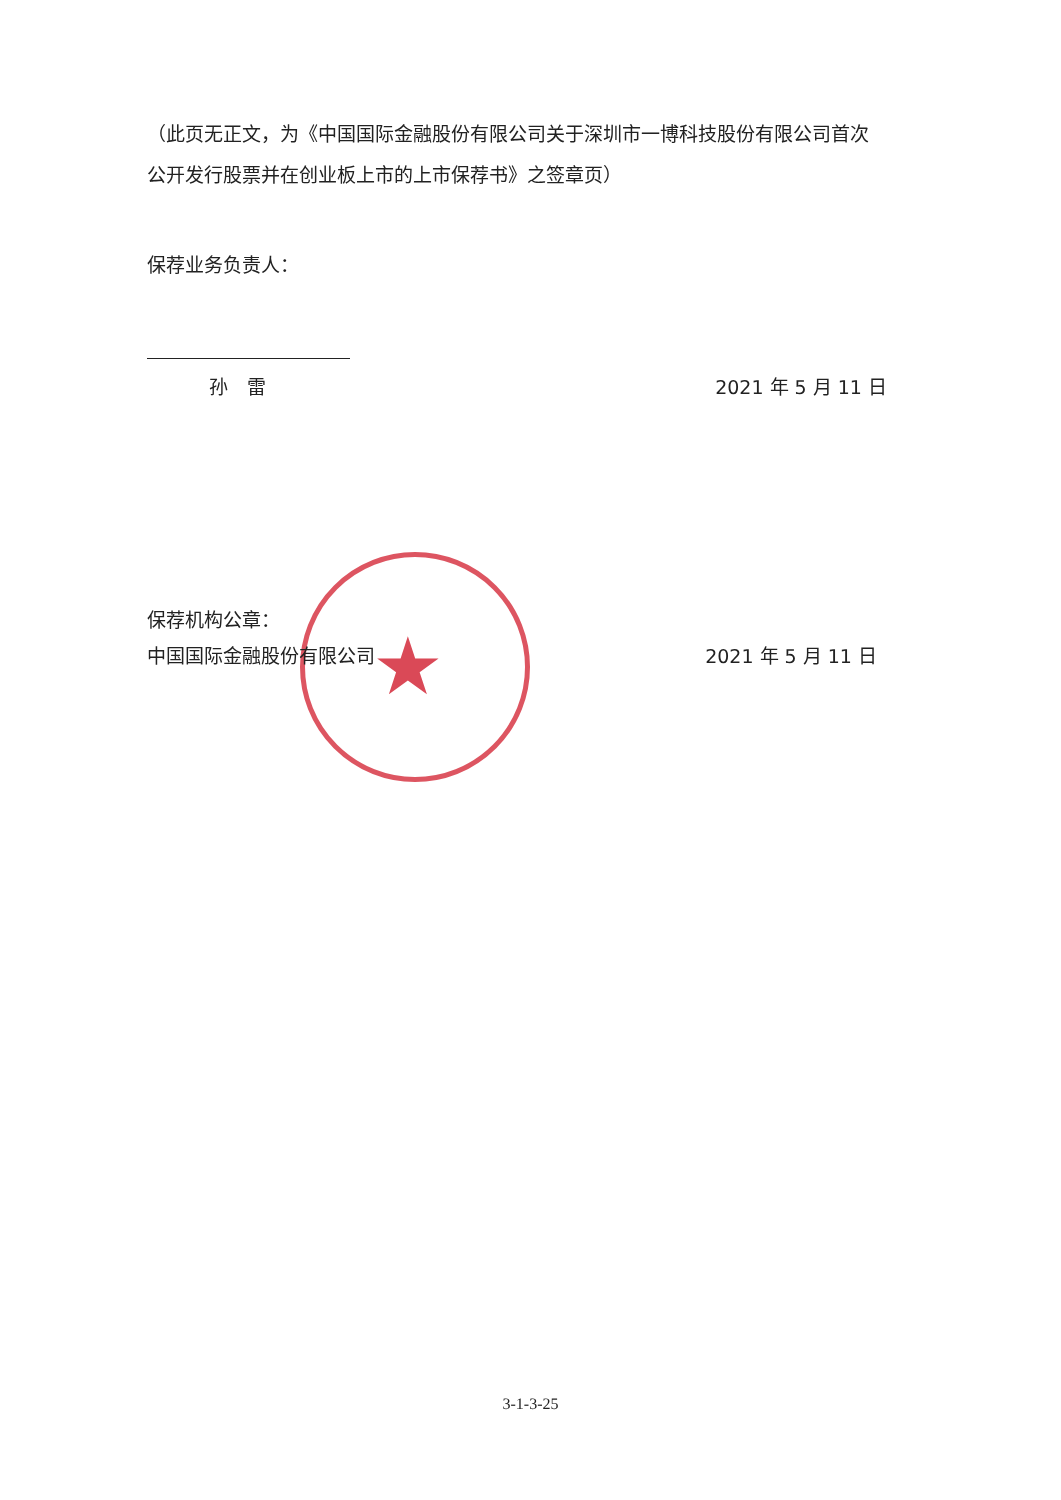★
（此页无正文，为《中国国际金融股份有限公司关于深圳市一博科技股份有限公司首次公开发行股票并在创业板上市的上市保荐书》之签章页）
保荐业务负责人：
孙　雷 2021 年 5 月 11 日
保荐机构公章：
中国国际金融股份有限公司 2021 年 5 月 11 日
3-1-3-25